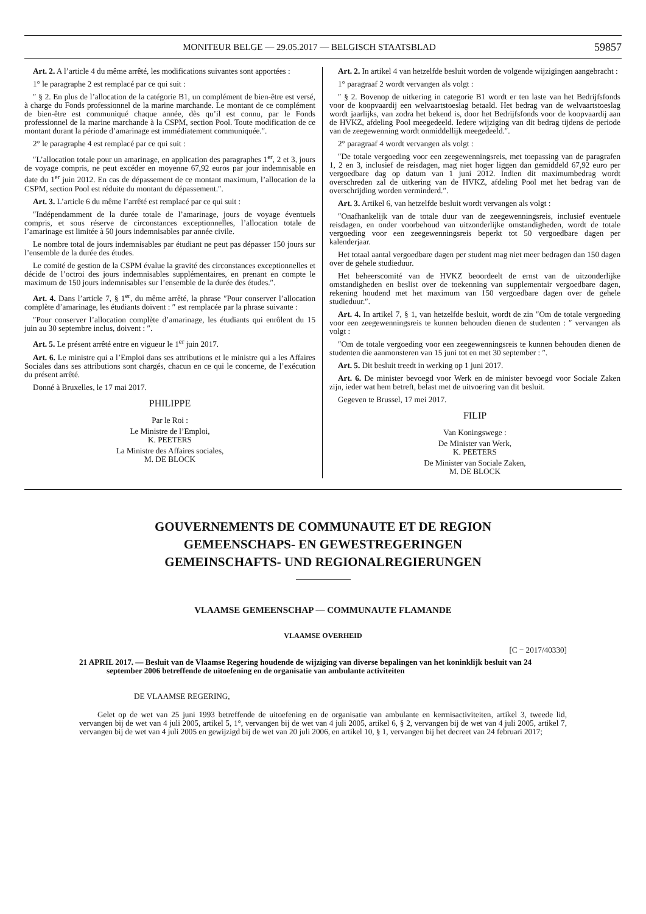MONITEUR BELGE — 29.05.2017 — BELGISCH STAATSBLAD 59857
Art. 2. A l’article 4 du même arrêté, les modifications suivantes sont apportées :
1° le paragraphe 2 est remplacé par ce qui suit :
″ § 2. En plus de l’allocation de la catégorie B1, un complément de bien-être est versé, à charge du Fonds professionnel de la marine marchande. Le montant de ce complément de bien-être est communiqué chaque année, dès qu’il est connu, par le Fonds professionnel de la marine marchande à la CSPM, section Pool. Toute modification de ce montant durant la période d’amarinage est immédiatement communiquée.″.
2° le paragraphe 4 est remplacé par ce qui suit :
″L’allocation totale pour un amarinage, en application des paragraphes 1<sup>er</sup>, 2 et 3, jours de voyage compris, ne peut excéder en moyenne 67,92 euros par jour indemnisable en date du 1<sup>er</sup> juin 2012. En cas de dépassement de ce montant maximum, l’allocation de la CSPM, section Pool est réduite du montant du dépassement.″.
Art. 3. L’article 6 du même l’arrêté est remplacé par ce qui suit :
″Indépendamment de la durée totale de l’amarinage, jours de voyage éventuels compris, et sous réserve de circonstances exceptionnelles, l’allocation totale de l’amarinage est limitée à 50 jours indemnisables par année civile.
Le nombre total de jours indemnisables par étudiant ne peut pas dépasser 150 jours sur l’ensemble de la durée des études.
Le comité de gestion de la CSPM évalue la gravité des circonstances exceptionnelles et décide de l’octroi des jours indemnisables supplémentaires, en prenant en compte le maximum de 150 jours indemnisables sur l’ensemble de la durée des études.″.
Art. 4. Dans l’article 7, § 1<sup>er</sup>, du même arrêté, la phrase ″Pour conserver l’allocation complète d’amarinage, les étudiants doivent : ″ est remplacée par la phrase suivante :
″Pour conserver l’allocation complète d’amarinage, les étudiants qui enrôlent du 15 juin au 30 septembre inclus, doivent : ″.
Art. 5. Le présent arrêté entre en vigueur le 1<sup>er</sup> juin 2017.
Art. 6. Le ministre qui a l’Emploi dans ses attributions et le ministre qui a les Affaires Sociales dans ses attributions sont chargés, chacun en ce qui le concerne, de l’exécution du présent arrêté.
Donné à Bruxelles, le 17 mai 2017.
PHILIPPE
Par le Roi :
Le Ministre de l’Emploi,
K. PEETERS
La Ministre des Affaires sociales,
M. DE BLOCK
Art. 2. In artikel 4 van hetzelfde besluit worden de volgende wijzigingen aangebracht :
1° paragraaf 2 wordt vervangen als volgt :
″ § 2. Bovenop de uitkering in categorie B1 wordt er ten laste van het Bedrijfsfonds voor de koopvaardij een welvaartstoeslag betaald. Het bedrag van de welvaartstoeslag wordt jaarlijks, van zodra het bekend is, door het Bedrijfsfonds voor de koopvaardij aan de HVKZ, afdeling Pool meegedeeld. Iedere wijziging van dit bedrag tijdens de periode van de zeegewenning wordt onmiddellijk meegedeeld.″.
2° paragraaf 4 wordt vervangen als volgt :
″De totale vergoeding voor een zeegewenningsreis, met toepassing van de paragrafen 1, 2 en 3, inclusief de reisdagen, mag niet hoger liggen dan gemiddeld 67,92 euro per vergoedbare dag op datum van 1 juni 2012. Indien dit maximumbedrag wordt overschreden zal de uitkering van de HVKZ, afdeling Pool met het bedrag van de overschrijding worden verminderd.″.
Art. 3. Artikel 6, van hetzelfde besluit wordt vervangen als volgt :
″Onafhankelijk van de totale duur van de zeegewenningsreis, inclusief eventuele reisdagen, en onder voorbehoud van uitzonderlijke omstandigheden, wordt de totale vergoeding voor een zeegewenningsreis beperkt tot 50 vergoedbare dagen per kalenderjaar.
Het totaal aantal vergoedbare dagen per student mag niet meer bedragen dan 150 dagen over de gehele studieduur.
Het beheerscomité van de HVKZ beoordeelt de ernst van de uitzonderlijke omstandigheden en beslist over de toekenning van supplementair vergoedbare dagen, rekening houdend met het maximum van 150 vergoedbare dagen over de gehele studieduur.″.
Art. 4. In artikel 7, § 1, van hetzelfde besluit, wordt de zin ″Om de totale vergoeding voor een zeegewenningsreis te kunnen behouden dienen de studenten : ″ vervangen als volgt :
″Om de totale vergoeding voor een zeegewenningsreis te kunnen behouden dienen de studenten die aanmonsteren van 15 juni tot en met 30 september : ″.
Art. 5. Dit besluit treedt in werking op 1 juni 2017.
Art. 6. De minister bevoegd voor Werk en de minister bevoegd voor Sociale Zaken zijn, ieder wat hem betreft, belast met de uitvoering van dit besluit.
Gegeven te Brussel, 17 mei 2017.
FILIP
Van Koningswege :
De Minister van Werk,
K. PEETERS
De Minister van Sociale Zaken,
M. DE BLOCK
GOUVERNEMENTS DE COMMUNAUTE ET DE REGION
GEMEENSCHAPS- EN GEWESTREGERINGEN
GEMEINSCHAFTS- UND REGIONALREGIERUNGEN
VLAAMSE GEMEENSCHAP — COMMUNAUTE FLAMANDE
VLAAMSE OVERHEID
[C − 2017/40330]
21 APRIL 2017. — Besluit van de Vlaamse Regering houdende de wijziging van diverse bepalingen van het koninklijk besluit van 24 september 2006 betreffende de uitoefening en de organisatie van ambulante activiteiten
DE VLAAMSE REGERING,
Gelet op de wet van 25 juni 1993 betreffende de uitoefening en de organisatie van ambulante en kermisactiviteiten, artikel 3, tweede lid, vervangen bij de wet van 4 juli 2005, artikel 5, 1°, vervangen bij de wet van 4 juli 2005, artikel 6, § 2, vervangen bij de wet van 4 juli 2005, artikel 7, vervangen bij de wet van 4 juli 2005 en gewijzigd bij de wet van 20 juli 2006, en artikel 10, § 1, vervangen bij het decreet van 24 februari 2017;